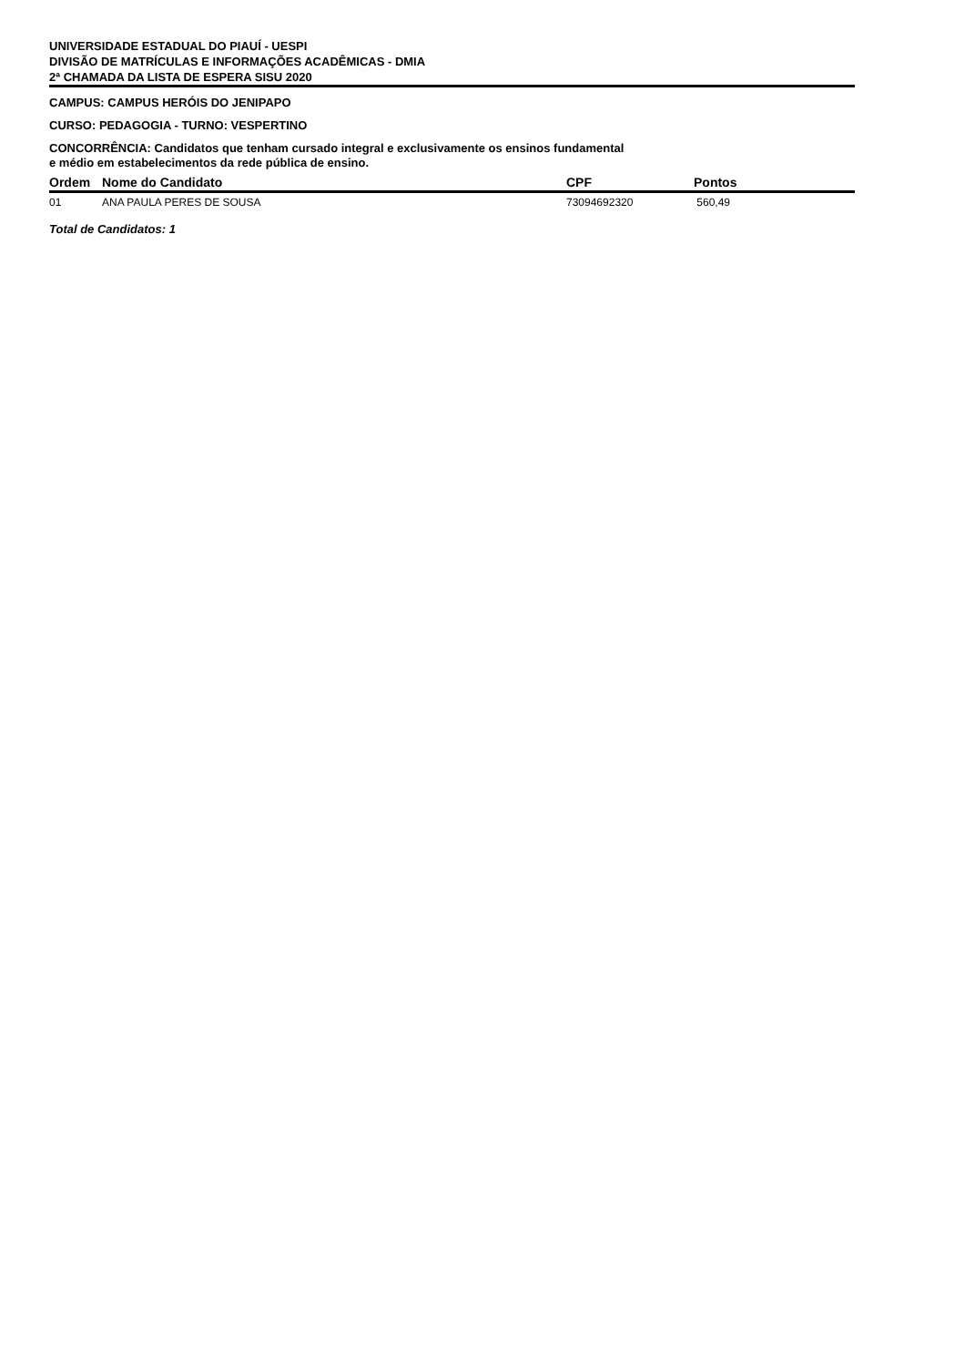UNIVERSIDADE ESTADUAL DO PIAUÍ - UESPI
DIVISÃO DE MATRÍCULAS E INFORMAÇÕES ACADÊMICAS - DMIA
2ª CHAMADA DA LISTA DE ESPERA SISU 2020
CAMPUS: CAMPUS HERÓIS DO JENIPAPO
CURSO: PEDAGOGIA - TURNO: VESPERTINO
CONCORRÊNCIA: Candidatos que tenham cursado integral e exclusivamente os ensinos fundamental
e médio em estabelecimentos da rede pública de ensino.
| Ordem | Nome do Candidato | CPF | Pontos |
| --- | --- | --- | --- |
| 01 | ANA PAULA PERES DE SOUSA | 73094692320 | 560,49 |
Total de Candidatos: 1